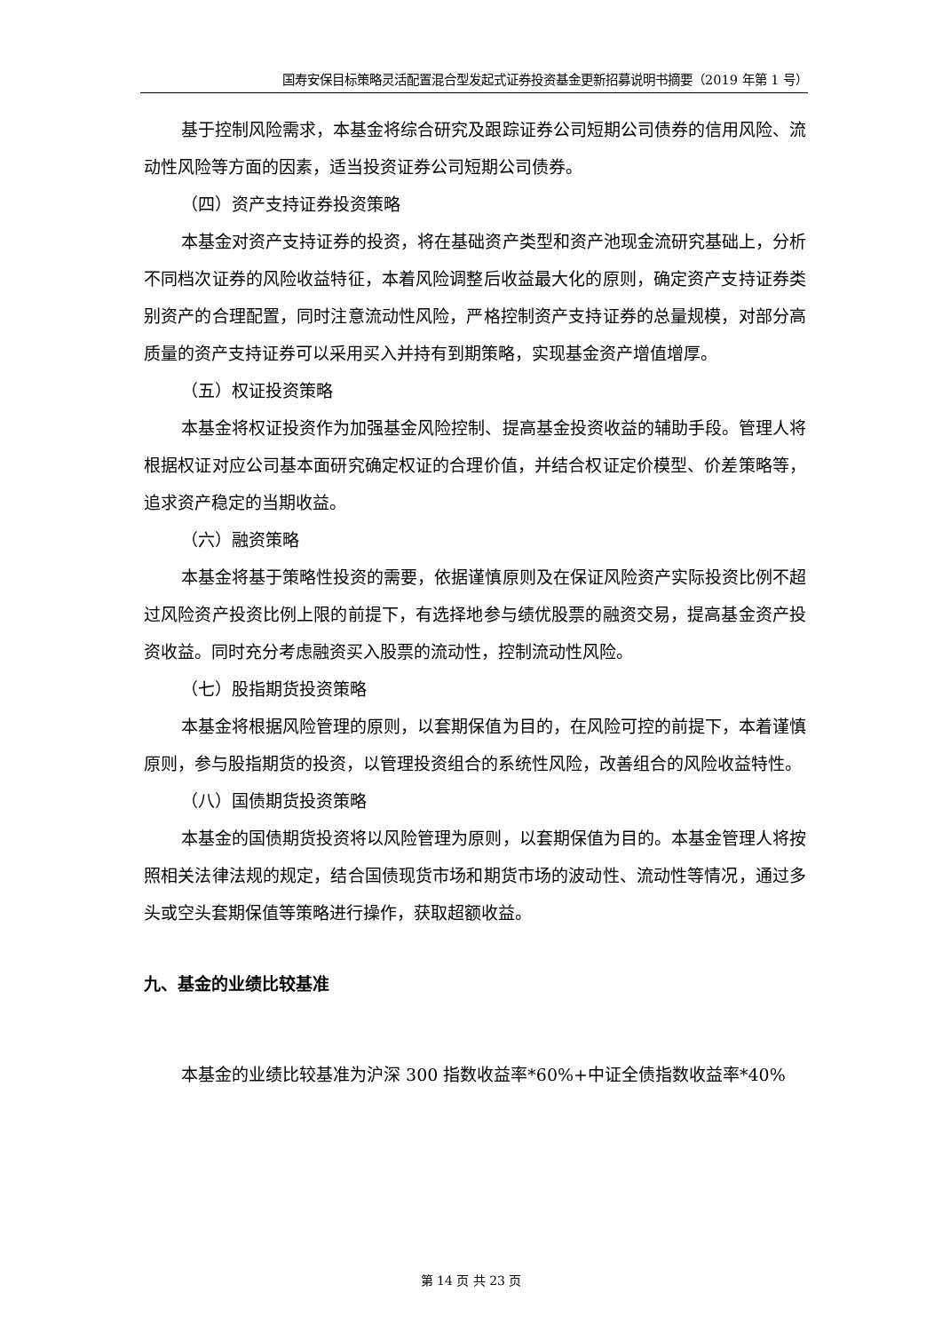国寿安保目标策略灵活配置混合型发起式证券投资基金更新招募说明书摘要（2019 年第 1 号）
基于控制风险需求，本基金将综合研究及跟踪证券公司短期公司债券的信用风险、流动性风险等方面的因素，适当投资证券公司短期公司债券。
（四）资产支持证券投资策略
本基金对资产支持证券的投资，将在基础资产类型和资产池现金流研究基础上，分析不同档次证券的风险收益特征，本着风险调整后收益最大化的原则，确定资产支持证券类别资产的合理配置，同时注意流动性风险，严格控制资产支持证券的总量规模，对部分高质量的资产支持证券可以采用买入并持有到期策略，实现基金资产增值增厚。
（五）权证投资策略
本基金将权证投资作为加强基金风险控制、提高基金投资收益的辅助手段。管理人将根据权证对应公司基本面研究确定权证的合理价值，并结合权证定价模型、价差策略等，追求资产稳定的当期收益。
（六）融资策略
本基金将基于策略性投资的需要，依据谨慎原则及在保证风险资产实际投资比例不超过风险资产投资比例上限的前提下，有选择地参与绩优股票的融资交易，提高基金资产投资收益。同时充分考虑融资买入股票的流动性，控制流动性风险。
（七）股指期货投资策略
本基金将根据风险管理的原则，以套期保值为目的，在风险可控的前提下，本着谨慎原则，参与股指期货的投资，以管理投资组合的系统性风险，改善组合的风险收益特性。
（八）国债期货投资策略
本基金的国债期货投资将以风险管理为原则，以套期保值为目的。本基金管理人将按照相关法律法规的规定，结合国债现货市场和期货市场的波动性、流动性等情况，通过多头或空头套期保值等策略进行操作，获取超额收益。
九、基金的业绩比较基准
本基金的业绩比较基准为沪深 300 指数收益率*60%+中证全债指数收益率*40%
第 14 页 共 23 页